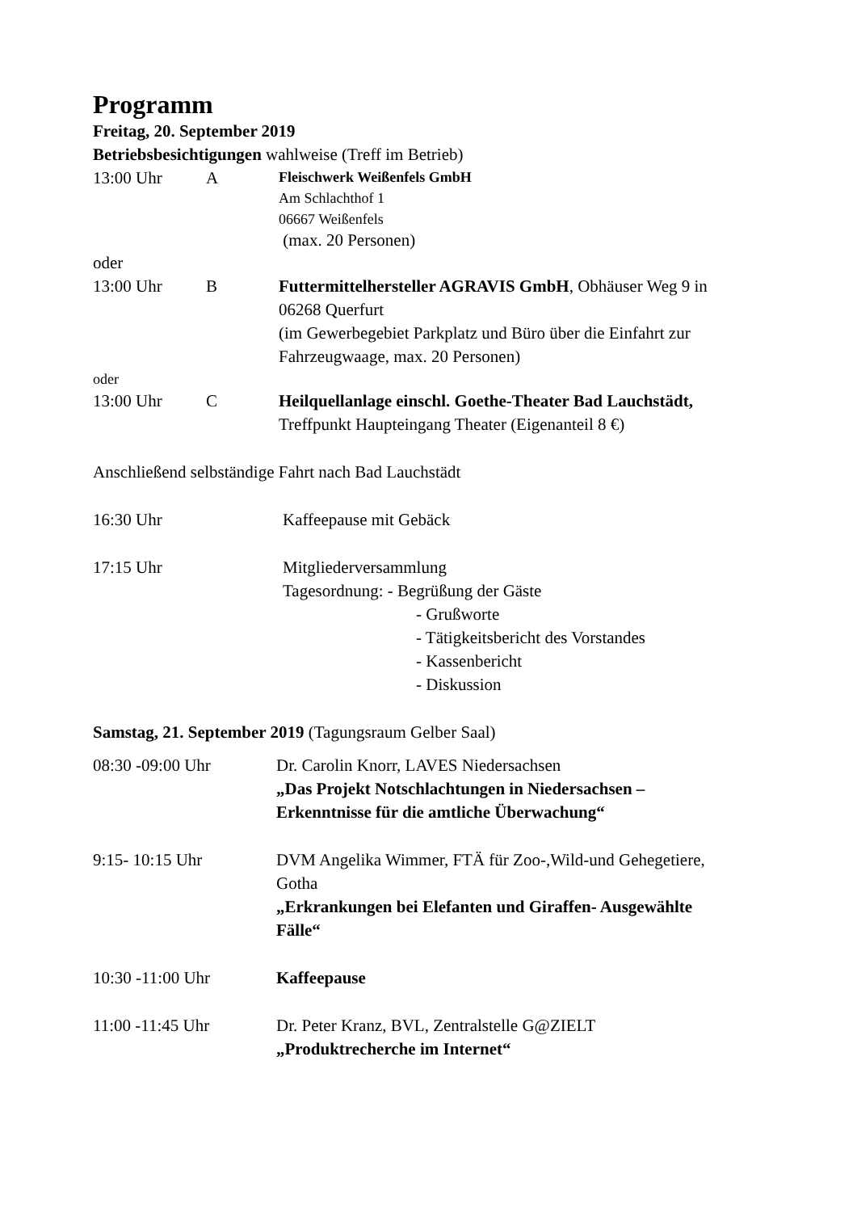Programm
Freitag, 20. September 2019
Betriebsbesichtigungen wahlweise (Treff im Betrieb)
13:00 Uhr A
Fleischwerk Weißenfels GmbH
Am Schlachthof 1
06667 Weißenfels
(max. 20 Personen)
oder
13:00 Uhr B Futtermittelhersteller AGRAVIS GmbH, Obhäuser Weg 9 in 06268 Querfurt
(im Gewerbegebiet Parkplatz und Büro über die Einfahrt zur Fahrzeugwaage, max. 20 Personen)
oder
13:00 Uhr C Heilquellanlage einschl. Goethe-Theater Bad Lauchstädt, Treffpunkt Haupteingang Theater (Eigenanteil 8 €)
Anschließend selbständige Fahrt nach Bad Lauchstädt
16:30 Uhr Kaffeepause mit Gebäck
17:15 Uhr Mitgliederversammlung
Tagesordnung: - Begrüßung der Gäste
- Grußworte
- Tätigkeitsbericht des Vorstandes
- Kassenbericht
- Diskussion
Samstag, 21. September 2019 (Tagungsraum Gelber Saal)
08:30 -09:00 Uhr Dr. Carolin Knorr, LAVES Niedersachsen
„Das Projekt Notschlachtungen in Niedersachsen – Erkenntnisse für die amtliche Überwachung“
9:15- 10:15 Uhr DVM Angelika Wimmer, FTÄ für Zoo-,Wild-und Gehegetiere, Gotha
„Erkrankungen bei Elefanten und Giraffen- Ausgewählte Fälle“
10:30 -11:00 Uhr Kaffeepause
11:00 -11:45 Uhr Dr. Peter Kranz, BVL, Zentralstelle G@ZIELT
„Produktrecherche im Internet“